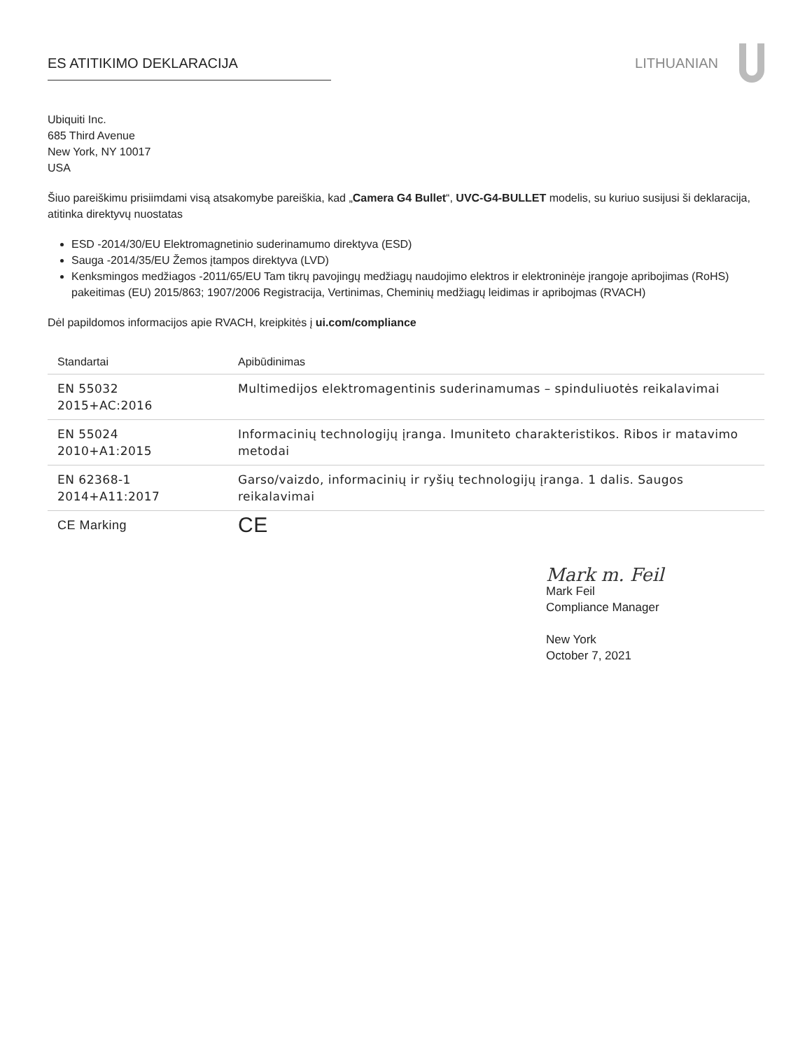ES ATITIKIMO DEKLARACIJA LITHUANIAN
Ubiquiti Inc.
685 Third Avenue
New York, NY 10017
USA
Šiuo pareiškimu prisiimdami visą atsakomybe pareiškia, kad „Camera G4 Bullet“, UVC-G4-BULLET modelis, su kuriuo susijusi ši deklaracija, atitinka direktyvų nuostatas
ESD -2014/30/EU Elektromagnetinio suderinamumo direktyva (ESD)
Sauga -2014/35/EU Žemos įtampos direktyva (LVD)
Kenksmingos medžiagos -2011/65/EU Tam tikrų pavojingų medžiagų naudojimo elektros ir elektroninėje įrangoje apribojimas (RoHS) pakeitimas (EU) 2015/863; 1907/2006 Registracija, Vertinimas, Cheminių medžiagų leidimas ir apribojmas (RVACH)
Dėl papildomos informacijos apie RVACH, kreipkitės į ui.com/compliance
| Standartai | Apibūdinimas |
| --- | --- |
| EN 55032 2015+AC:2016 | Multimedijos elektromagentinis suderinamumas – spinduliuotės reikalavimai |
| EN 55024 2010+A1:2015 | Informacinių technologijų įranga. Imuniteto charakteristikos. Ribos ir matavimo metodai |
| EN 62368-1 2014+A11:2017 | Garso/vaizdo, informacinių ir ryšių technologijų įranga. 1 dalis. Saugos reikalavimai |
| CE Marking | CE |
Mark m. Feil
Mark Feil
Compliance Manager
New York
October 7, 2021